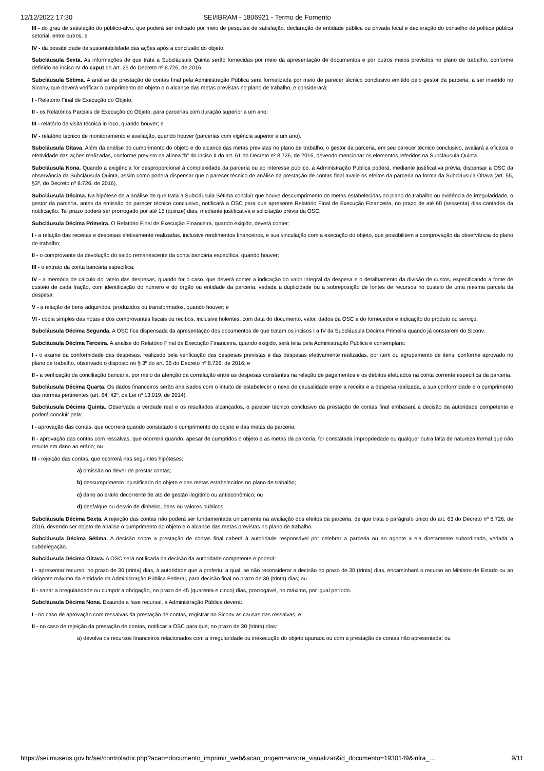12/12/2022 17:30 SEI/IBRAM - 1806921 - Termo de Fomento
III - do grau de satisfação do público-alvo, que poderá ser indicado por meio de pesquisa de satisfação, declaração de entidade pública ou privada local e declaração do conselho de política pública setorial, entre outros; e
IV - da possibilidade de sustentabilidade das ações após a conclusão do objeto.
Subcláusula Sexta. As informações de que trata a Subcláusula Quinta serão fornecidas por meio da apresentação de documentos e por outros meios previstos no plano de trabalho, conforme definido no inciso IV do caput do art. 25 do Decreto nº 8.726, de 2016.
Subcláusula Sétima. A análise da prestação de contas final pela Administração Pública será formalizada por meio de parecer técnico conclusivo emitido pelo gestor da parceria, a ser inserido no Siconv, que deverá verificar o cumprimento do objeto e o alcance das metas previstas no plano de trabalho, e considerará:
I - Relatório Final de Execução do Objeto;
II - os Relatórios Parciais de Execução do Objeto, para parcerias com duração superior a um ano;
III - relatório de visita técnica in loco, quando houver; e
IV - relatório técnico de monitoramento e avaliação, quando houver (parcerias com vigência superior a um ano).
Subcláusula Oitava. Além da análise do cumprimento do objeto e do alcance das metas previstas no plano de trabalho, o gestor da parceria, em seu parecer técnico conclusivo, avaliará a eficácia e efetividade das ações realizadas, conforme previsto na alínea “b” do inciso II do art. 61 do Decreto nº 8.726, de 2016, devendo mencionar os elementos referidos na Subcláusula Quinta.
Subcláusula Nona. Quando a exigência for desproporcional à complexidade da parceria ou ao interesse público, a Administração Pública poderá, mediante justificativa prévia, dispensar a OSC da observância da Subcláusula Quinta, assim como poderá dispensar que o parecer técnico de análise da prestação de contas final avalie os efeitos da parceria na forma da Subcláusula Oitava (art. 55, §3º, do Decreto nº 8.726, de 2016).
Subcláusula Décima. Na hipótese de a análise de que trata a Subcláusula Sétima concluir que houve descumprimento de metas estabelecidas no plano de trabalho ou evidência de irregularidade, o gestor da parceria, antes da emissão do parecer técnico conclusivo, notificará a OSC para que apresente Relatório Final de Execução Financeira, no prazo de até 60 (sessenta) dias contados da notificação. Tal prazo poderá ser prorrogado por até 15 (quinze) dias, mediante justificativa e solicitação prévia da OSC.
Subcláusula Décima Primeira. O Relatório Final de Execução Financeira, quando exigido, deverá conter:
I - a relação das receitas e despesas efetivamente realizadas, inclusive rendimentos financeiros, e sua vinculação com a execução do objeto, que possibilitem a comprovação da observância do plano de trabalho;
II - o comprovante da devolução do saldo remanescente da conta bancária específica, quando houver;
III - o extrato da conta bancária específica;
IV - a memória de cálculo do rateio das despesas, quando for o caso, que deverá conter a indicação do valor integral da despesa e o detalhamento da divisão de custos, especificando a fonte de custeio de cada fração, com identificação do número e do órgão ou entidade da parceria, vedada a duplicidade ou a sobreposição de fontes de recursos no custeio de uma mesma parcela da despesa;
V - a relação de bens adquiridos, produzidos ou transformados, quando houver; e
VI - cópia simples das notas e dos comprovantes fiscais ou recibos, inclusive holerites, com data do documento, valor, dados da OSC e do fornecedor e indicação do produto ou serviço.
Subcláusula Décima Segunda. A OSC fica dispensada da apresentação dos documentos de que tratam os incisos I a IV da Subcláusula Décima Primeira quando já constarem do Siconv.
Subcláusula Décima Terceira. A análise do Relatório Final de Execução Financeira, quando exigido, será feita pela Administração Pública e contemplará:
I - o exame da conformidade das despesas, realizado pela verificação das despesas previstas e das despesas efetivamente realizadas, por item ou agrupamento de itens, conforme aprovado no plano de trabalho, observado o disposto no § 3º do art. 36 do Decreto nº 8.726, de 2016; e
II - a verificação da conciliação bancária, por meio da aferição da correlação entre as despesas constantes na relação de pagamentos e os débitos efetuados na conta corrente específica da parceria.
Subcláusula Décima Quarta. Os dados financeiros serão analisados com o intuito de estabelecer o nexo de causalidade entre a receita e a despesa realizada, a sua conformidade e o cumprimento das normas pertinentes (art. 64, §2º, da Lei nº 13.019, de 2014).
Subcláusula Décima Quinta. Observada a verdade real e os resultados alcançados, o parecer técnico conclusivo da prestação de contas final embasará a decisão da autoridade competente e poderá concluir pela:
I - aprovação das contas, que ocorrerá quando constatado o cumprimento do objeto e das metas da parceria;
II - aprovação das contas com ressalvas, que ocorrerá quando, apesar de cumpridos o objeto e as metas da parceria, for constatada impropriedade ou qualquer outra falta de natureza formal que não resulte em dano ao erário; ou
III - rejeição das contas, que ocorrerá nas seguintes hipóteses:
a) omissão no dever de prestar contas;
b) descumprimento injustificado do objeto e das metas estabelecidos no plano de trabalho;
c) dano ao erário decorrente de ato de gestão ilegítimo ou antieconômico; ou
d) desfalque ou desvio de dinheiro, bens ou valores públicos.
Subcláusula Décima Sexta. A rejeição das contas não poderá ser fundamentada unicamente na avaliação dos efeitos da parceria, de que trata o parágrafo único do art. 63 do Decreto nº 8.726, de 2016, devendo ser objeto de análise o cumprimento do objeto e o alcance das metas previstas no plano de trabalho.
Subcláusula Décima Sétima. A decisão sobre a prestação de contas final caberá à autoridade responsável por celebrar a parceria ou ao agente a ela diretamente subordinado, vedada a subdelegação.
Subcláusula Décima Oitava. A OSC será notificada da decisão da autoridade competente e poderá:
I - apresentar recurso, no prazo de 30 (trinta) dias, à autoridade que a proferiu, a qual, se não reconsiderar a decisão no prazo de 30 (trinta) dias, encaminhará o recurso ao Ministro de Estado ou ao dirigente máximo da entidade da Administração Pública Federal, para decisão final no prazo de 30 (trinta) dias; ou
II - sanar a irregularidade ou cumprir a obrigação, no prazo de 45 (quarenta e cinco) dias, prorrogável, no máximo, por igual período.
Subcláusula Décima Nona. Exaurida a fase recursal, a Administração Pública deverá:
I - no caso de aprovação com ressalvas da prestação de contas, registrar no Siconv as causas das ressalvas; e
II - no caso de rejeição da prestação de contas, notificar a OSC para que, no prazo de 30 (trinta) dias:
a) devolva os recursos financeiros relacionados com a irregularidade ou inexecução do objeto apurada ou com a prestação de contas não apresentada; ou
https://sei.museus.gov.br/sei/controlador.php?acao=documento_imprimir_web&acao_origem=arvore_visualizar&id_documento=1930149&infra_… 9/11